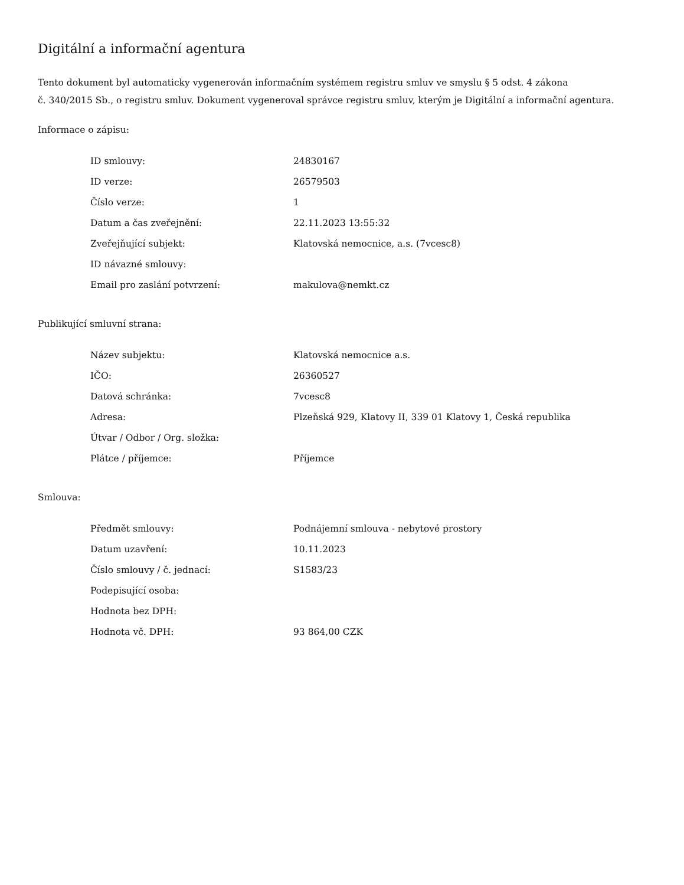Digitální a informační agentura
Tento dokument byl automaticky vygenerován informačním systémem registru smluv ve smyslu § 5 odst. 4 zákona
č. 340/2015 Sb., o registru smluv. Dokument vygeneroval správce registru smluv, kterým je Digitální a informační agentura.
Informace o zápisu:
| ID smlouvy: | 24830167 |
| ID verze: | 26579503 |
| Číslo verze: | 1 |
| Datum a čas zveřejnění: | 22.11.2023 13:55:32 |
| Zveřejňující subjekt: | Klatovská nemocnice, a.s. (7vcesc8) |
| ID návazné smlouvy: | |
| Email pro zaslání potvrzení: | makulova@nemkt.cz |
Publikující smluvní strana:
| Název subjektu: | Klatovská nemocnice a.s. |
| IČO: | 26360527 |
| Datová schránka: | 7vcesc8 |
| Adresa: | Plzeňská 929, Klatovy II, 339 01 Klatovy 1, Česká republika |
| Útvar / Odbor / Org. složka: | |
| Plátce / příjemce: | Příjemce |
Smlouva:
| Předmět smlouvy: | Podnájemní smlouva - nebytové prostory |
| Datum uzavření: | 10.11.2023 |
| Číslo smlouvy / č. jednací: | S1583/23 |
| Podepisující osoba: | |
| Hodnota bez DPH: | |
| Hodnota vč. DPH: | 93 864,00 CZK |